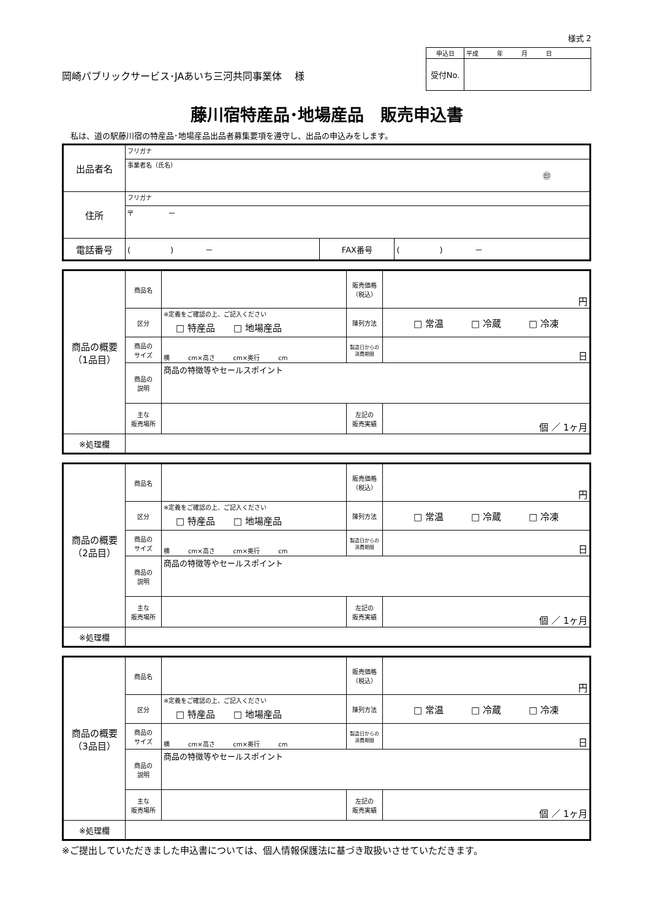様式 2
岡崎パブリックサービス･JAあいち三河共同事業体　 様
| 申込日 | 平成 年 月 日 |
| 受付No. | |
藤川宿特産品･地場産品　販売申込書
私は、道の駅藤川宿の特産品･地場産品出品者募集要項を遵守し、出品の申込みをします。
| 出品者名 | フリガナ | | |
| | 事業者名（氏名） ㊞ | | |
| 住所 | フリガナ | | |
| | 〒 － | | |
| 電話番号 | ( ) － | FAX番号 | ( ) － |
| 商品の概要 （1品目） | 商品名 | | 販売価格 （税込） | 円 |
| | 区分 | ※定義をご確認の上、ご記入ください □ 特産品 □ 地場産品 | 陳列方法 | □ 常温 □ 冷蔵 □ 冷凍 |
| | 商品の サイズ | 横 cm×高さ cm×奥行 cm | 製造日からの 消費期限 | 日 |
| | 商品の 説明 | 商品の特徴等やセールスポイント | | |
| | 主な 販売場所 | | 左記の 販売実績 | 個 ／ 1ヶ月 |
| ※処理欄 | | | | |
| 商品の概要 （2品目） | 商品名 | | 販売価格 （税込） | 円 |
| | 区分 | ※定義をご確認の上、ご記入ください □ 特産品 □ 地場産品 | 陳列方法 | □ 常温 □ 冷蔵 □ 冷凍 |
| | 商品の サイズ | 横 cm×高さ cm×奥行 cm | 製造日からの 消費期限 | 日 |
| | 商品の 説明 | 商品の特徴等やセールスポイント | | |
| | 主な 販売場所 | | 左記の 販売実績 | 個 ／ 1ヶ月 |
| ※処理欄 | | | | |
| 商品の概要 （3品目） | 商品名 | | 販売価格 （税込） | 円 |
| | 区分 | ※定義をご確認の上、ご記入ください □ 特産品 □ 地場産品 | 陳列方法 | □ 常温 □ 冷蔵 □ 冷凍 |
| | 商品の サイズ | 横 cm×高さ cm×奥行 cm | 製造日からの 消費期限 | 日 |
| | 商品の 説明 | 商品の特徴等やセールスポイント | | |
| | 主な 販売場所 | | 左記の 販売実績 | 個 ／ 1ヶ月 |
| ※処理欄 | | | | |
※ご提出していただきました申込書については、個人情報保護法に基づき取扱いさせていただきます。